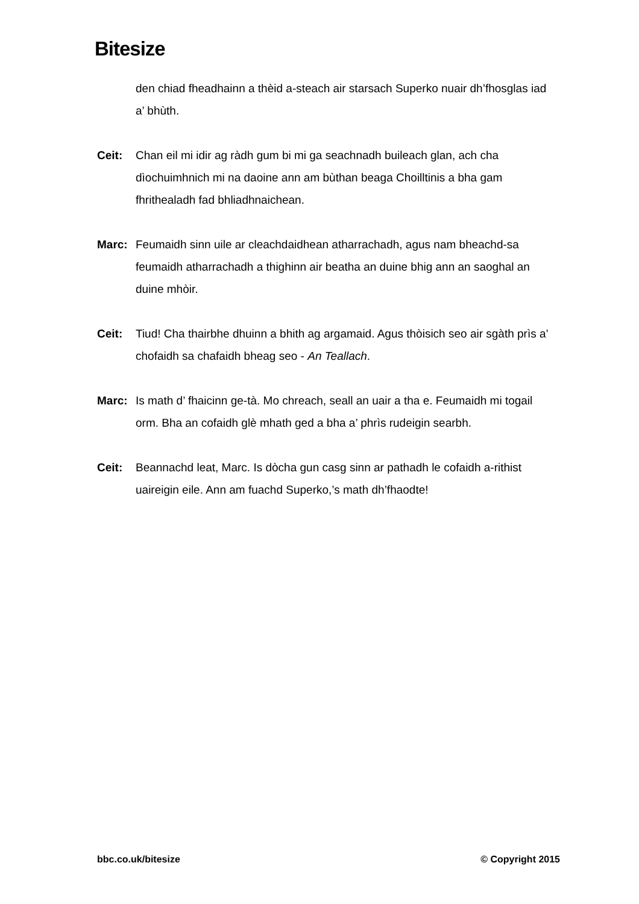Bitesize
den chiad fheadhainn a thèid a-steach air starsach Superko nuair dh’fhosglas iad a’ bhùth.
Ceit: Chan eil mi idir ag ràdh gum bi mi ga seachnadh buileach glan, ach cha dìochuimhnich mi na daoine ann am bùthan beaga Choilltinis a bha gam fhrithealadh fad bhliadhnaichean.
Marc: Feumaidh sinn uile ar cleachdaidhean atharrachadh, agus nam bheachd-sa feumaidh atharrachadh a thighinn air beatha an duine bhig ann an saoghal an duine mhòir.
Ceit: Tiud! Cha thairbhe dhuinn a bhith ag argamaid. Agus thòisich seo air sgàth prìs a’ chofaidh sa chafaidh bheag seo - An Teallach.
Marc: Is math d’ fhaicinn ge-tà. Mo chreach, seall an uair a tha e. Feumaidh mi togail orm. Bha an cofaidh glè mhath ged a bha a’ phrìs rudeigin searbh.
Ceit: Beannachd leat, Marc. Is dòcha gun casg sinn ar pathadh le cofaidh a-rithist uaireigin eile. Ann am fuachd Superko,’s math dh’fhaodte!
bbc.co.uk/bitesize © Copyright 2015